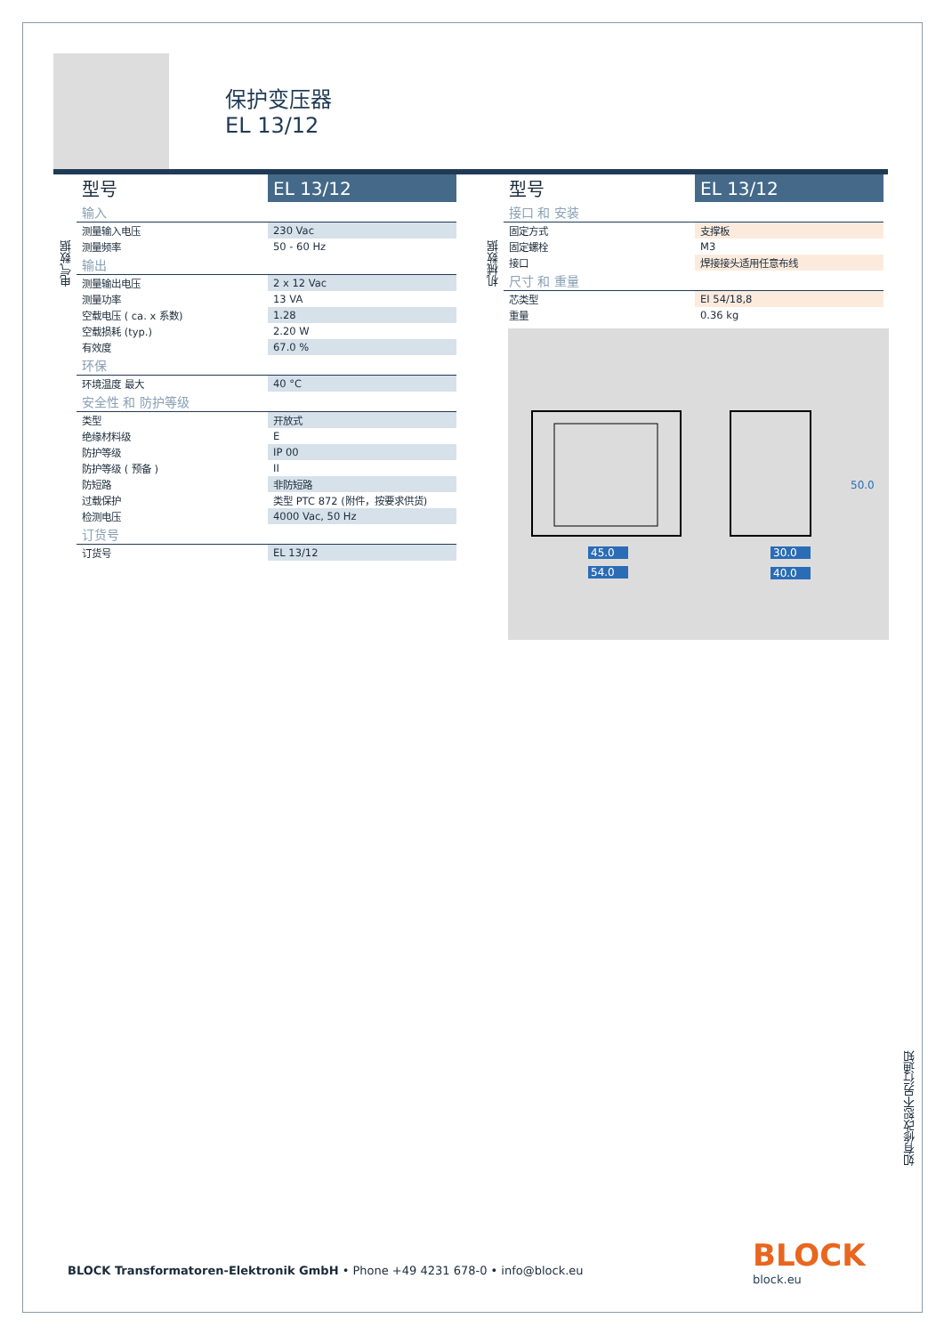保护变压器
EL 13/12
电气数据
| 型号 | EL 13/12 |
| 输入 | |
| 测量输入电压 | 230 Vac |
| 测量频率 | 50 - 60 Hz |
| 输出 | |
| 测量输出电压 | 2 x 12 Vac |
| 测量功率 | 13 VA |
| 空载电压 ( ca. x 系数) | 1.28 |
| 空载损耗 (typ.) | 2.20 W |
| 有效度 | 67.0 % |
| 环保 | |
| 环境温度 最大 | 40 °C |
| 安全性 和 防护等级 | |
| 类型 | 开放式 |
| 绝缘材料级 | E |
| 防护等级 | IP 00 |
| 防护等级 ( 预备 ) | II |
| 防短路 | 非防短路 |
| 过载保护 | 类型 PTC 872 (附件，按要求供货) |
| 检测电压 | 4000 Vac, 50 Hz |
| 订货号 | |
| 订货号 | EL 13/12 |
机械数据
| 型号 | EL 13/12 |
| 接口 和 安装 | |
| 固定方式 | 支撑板 |
| 固定螺栓 | M3 |
| 接口 | 焊接接头适用任意布线 |
| 尺寸 和 重量 | |
| 芯类型 | EI 54/18,8 |
| 重量 | 0.36 kg |
45.0
54.0
30.0
40.0
50.0
如有修改恕不另行通知
BLOCK Transformatoren-Elektronik GmbH • Phone +49 4231 678-0 • info@block.eu
BLOCK
block.eu